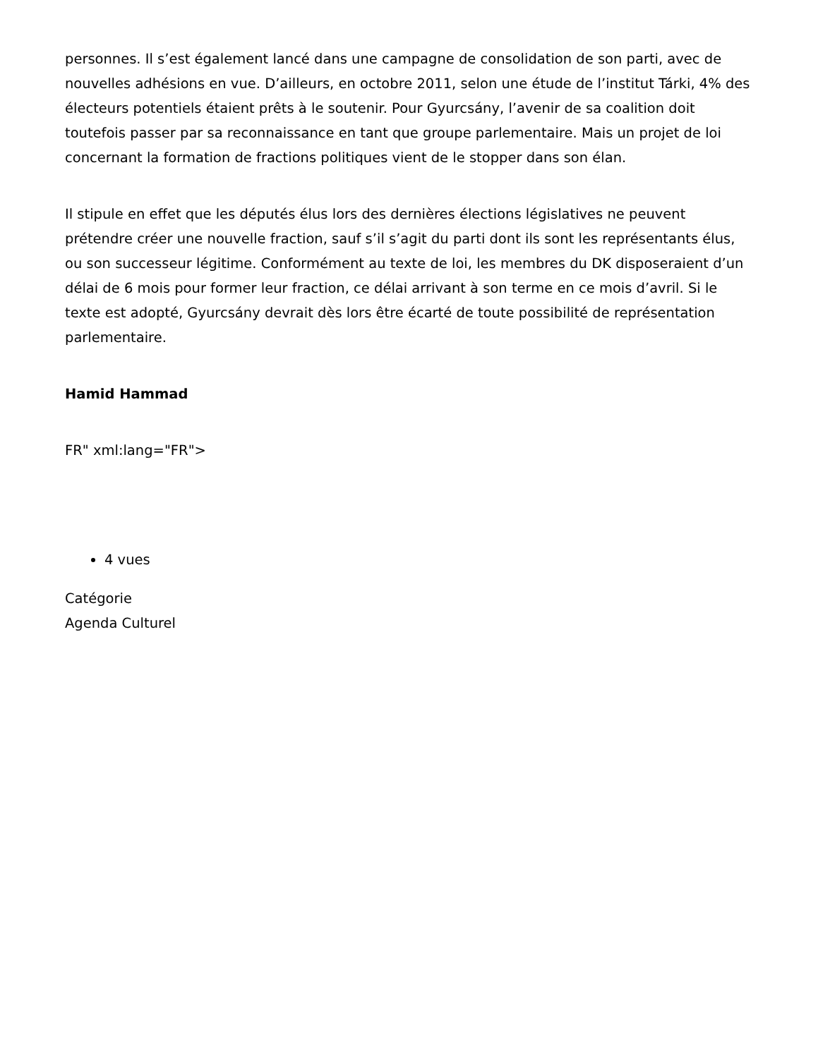personnes. Il s’est également lancé dans une campagne de consolidation de son parti, avec de nouvelles adhésions en vue. D’ailleurs, en octobre 2011, selon une étude de l’institut Tárki, 4% des électeurs potentiels étaient prêts à le soutenir. Pour Gyurcsány, l’avenir de sa coalition doit toutefois passer par sa reconnaissance en tant que groupe parlementaire. Mais un projet de loi concernant la formation de fractions politiques vient de le stopper dans son élan.
Il stipule en effet que les députés élus lors des dernières élections législatives ne peuvent prétendre créer une nouvelle fraction, sauf s’il s’agit du parti dont ils sont les représentants élus, ou son successeur légitime. Conformément au texte de loi, les membres du DK disposeraient d’un délai de 6 mois pour former leur fraction, ce délai arrivant à son terme en ce mois d’avril. Si le texte est adopté, Gyurcsány devrait dès lors être écarté de toute possibilité de représentation parlementaire.
Hamid Hammad
FR" xml:lang="FR">
4 vues
Catégorie
Agenda Culturel